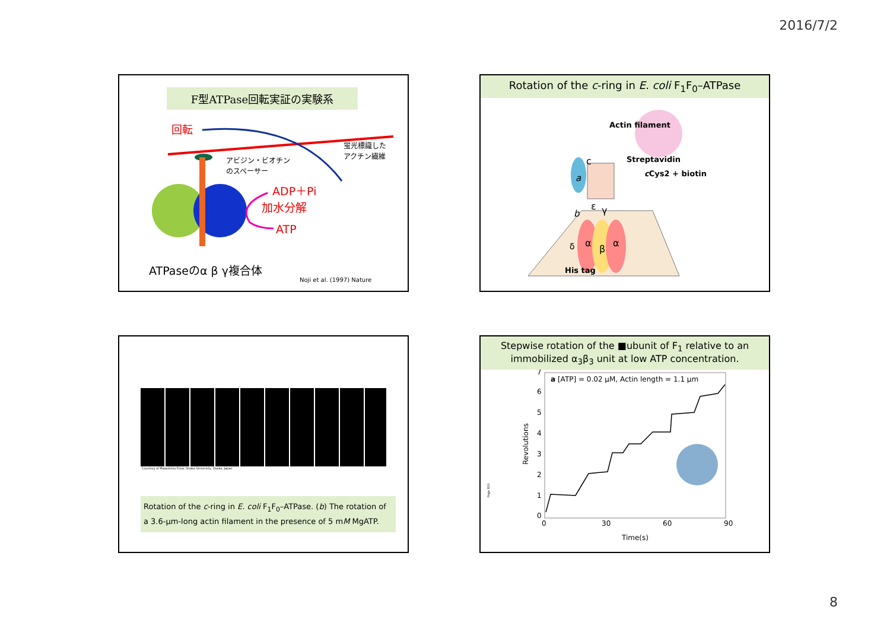2016/7/2
F型ATPase回転実証の実験系
回転
蛍光標識した
アクチン繊維
アビジン・ビオチン
のスペーサー
ADP＋Pi
加水分解
ATP
ATPaseのα β γ複合体
Noji et al. (1997) Nature
Rotation of the c-ring in E. coli F<sub>1</sub>F<sub>0</sub>–ATPase
Actin filament
Streptavidin
cCys2 + biotin
a
b
δ
α
β
α
γ
ε
c
His tag
Courtesy of Masamitsu Futai, Osaka University, Osaka, Japan
Rotation of the c-ring in E. coli F<sub>1</sub>F<sub>0</sub>–ATPase. (b) The rotation of a 3.6-μm-long actin filament in the presence of 5 mM MgATP.
Stepwise rotation of the ■ubunit of F<sub>1</sub> relative to an immobilized α<sub>3</sub>β<sub>3</sub> unit at low ATP concentration.
a [ATP] = 0.02 μM, Actin length = 1.1 μm
0
1
2
3
4
5
6
7
0
30
60
90
Revolutions
Time(s)
Page 833
8